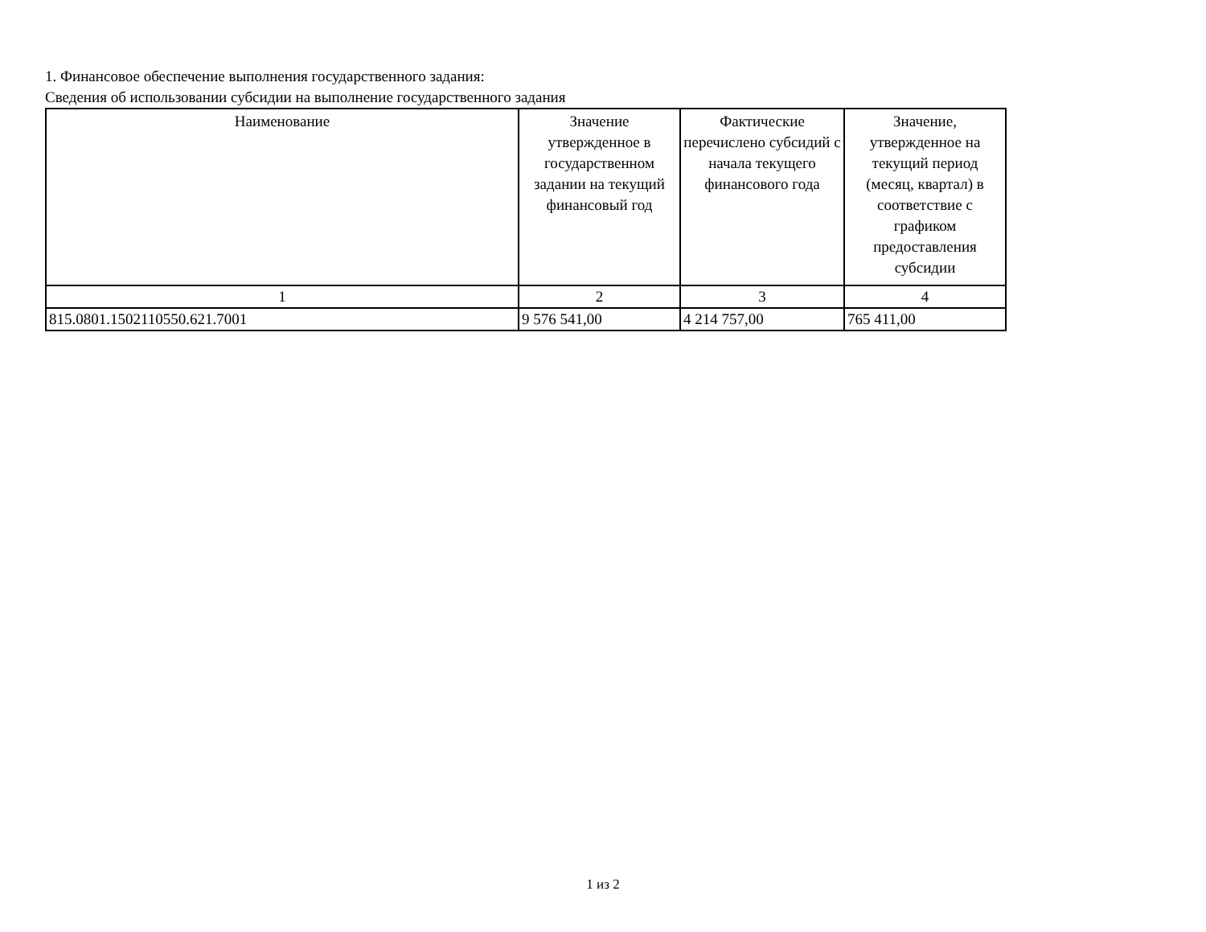1. Финансовое обеспечение выполнения государственного задания:
Сведения об использовании субсидии на выполнение государственного задания
| Наименование | Значение утвержденное в государственном задании на текущий финансовый год | Фактические перечислено субсидий с начала текущего финансового года | Значение, утвержденное на текущий период (месяц, квартал) в соответствие с графиком предоставления субсидии |
| --- | --- | --- | --- |
| 1 | 2 | 3 | 4 |
| 815.0801.1502110550.621.7001 | 9 576 541,00 | 4 214 757,00 | 765 411,00 |
1 из 2